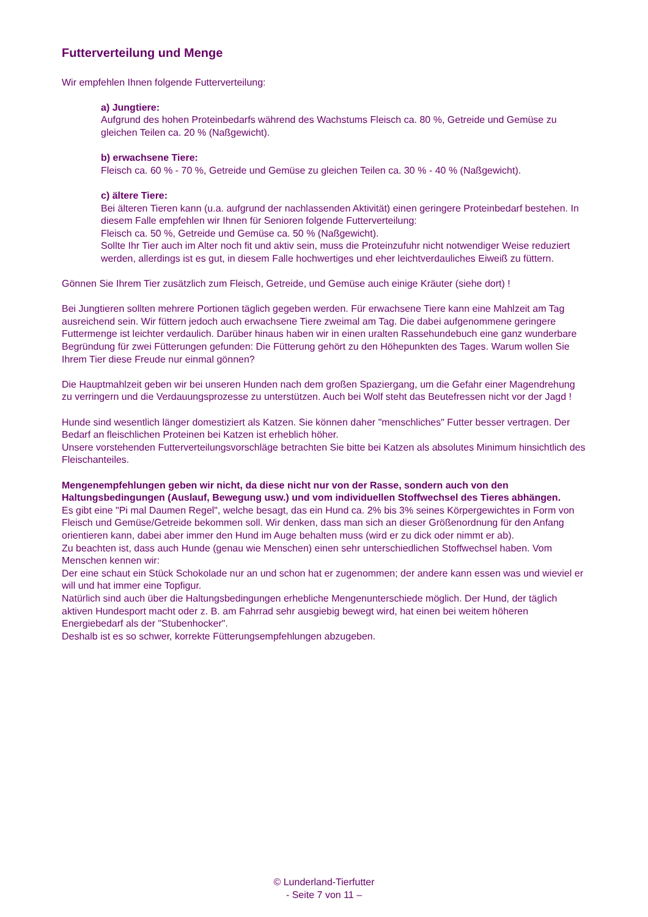Futterverteilung und Menge
Wir empfehlen Ihnen folgende Futterverteilung:
a) Jungtiere:
Aufgrund des hohen Proteinbedarfs während des Wachstums Fleisch ca. 80 %, Getreide und Gemüse zu gleichen Teilen ca. 20 % (Naßgewicht).
b) erwachsene Tiere:
Fleisch ca. 60 % - 70 %, Getreide und Gemüse zu gleichen Teilen ca. 30 % - 40 % (Naßgewicht).
c) ältere Tiere:
Bei älteren Tieren kann (u.a. aufgrund der nachlassenden Aktivität) einen geringere Proteinbedarf bestehen. In diesem Falle empfehlen wir Ihnen für Senioren folgende Futterverteilung:
Fleisch ca. 50 %, Getreide und Gemüse ca. 50 % (Naßgewicht).
Sollte Ihr Tier auch im Alter noch fit und aktiv sein, muss die Proteinzufuhr nicht notwendiger Weise reduziert werden, allerdings ist es gut, in diesem Falle hochwertiges und eher leichtverdauliches Eiweiß zu füttern.
Gönnen Sie Ihrem Tier zusätzlich zum Fleisch, Getreide, und Gemüse auch einige Kräuter (siehe dort) !
Bei Jungtieren sollten mehrere Portionen täglich gegeben werden. Für erwachsene Tiere kann eine Mahlzeit am Tag ausreichend sein. Wir füttern jedoch auch erwachsene Tiere zweimal am Tag. Die dabei aufgenommene geringere Futtermenge ist leichter verdaulich. Darüber hinaus haben wir in einen uralten Rassehundebuch eine ganz wunderbare Begründung für zwei Fütterungen gefunden: Die Fütterung gehört zu den Höhepunkten des Tages. Warum wollen Sie Ihrem Tier diese Freude nur einmal gönnen?
Die Hauptmahlzeit geben wir bei unseren Hunden nach dem großen Spaziergang, um die Gefahr einer Magendrehung zu verringern und die Verdauungsprozesse zu unterstützen. Auch bei Wolf steht das Beutefressen nicht vor der Jagd !
Hunde sind wesentlich länger domestiziert als Katzen. Sie können daher "menschliches" Futter besser vertragen. Der Bedarf an fleischlichen Proteinen bei Katzen ist erheblich höher.
Unsere vorstehenden Futterverteilungsvorschläge betrachten Sie bitte bei Katzen als absolutes Minimum hinsichtlich des Fleischanteiles.
Mengenempfehlungen geben wir nicht, da diese nicht nur von der Rasse, sondern auch von den Haltungsbedingungen (Auslauf, Bewegung usw.) und vom individuellen Stoffwechsel des Tieres abhängen.
Es gibt eine "Pi mal Daumen Regel", welche besagt, das ein Hund ca. 2% bis 3% seines Körpergewichtes in Form von Fleisch und Gemüse/Getreide bekommen soll. Wir denken, dass man sich an dieser Größenordnung für den Anfang orientieren kann, dabei aber immer den Hund im Auge behalten muss (wird er zu dick oder nimmt er ab).
Zu beachten ist, dass auch Hunde (genau wie Menschen) einen sehr unterschiedlichen Stoffwechsel haben. Vom Menschen kennen wir:
Der eine schaut ein Stück Schokolade nur an und schon hat er zugenommen; der andere kann essen was und wieviel er will und hat immer eine Topfigur.
Natürlich sind auch über die Haltungsbedingungen erhebliche Mengenunterschiede möglich. Der Hund, der täglich aktiven Hundesport macht oder z. B. am Fahrrad sehr ausgiebig bewegt wird, hat einen bei weitem höheren Energiebedarf als der "Stubenhocker".
Deshalb ist es so schwer, korrekte Fütterungsempfehlungen abzugeben.
© Lunderland-Tierfutter
- Seite 7 von 11 –